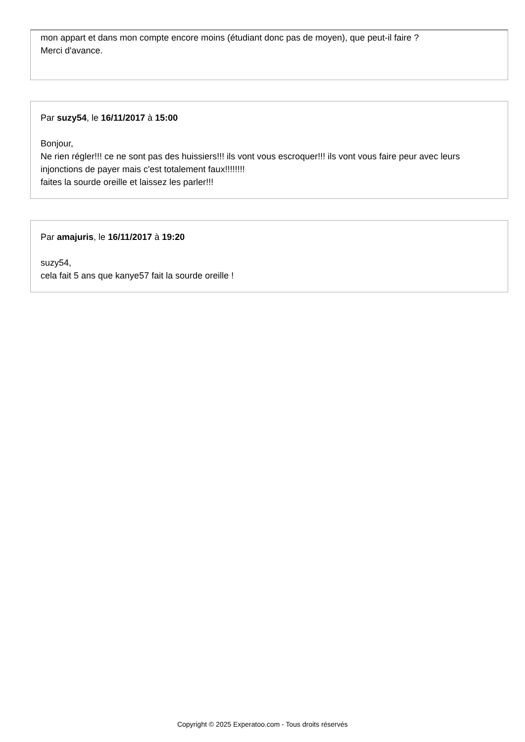mon appart et dans mon compte encore moins (étudiant donc pas de moyen), que peut-il faire ?
Merci d'avance.
Par suzy54, le 16/11/2017 à 15:00
Bonjour,
Ne rien régler!!! ce ne sont pas des huissiers!!! ils vont vous escroquer!!! ils vont vous faire peur avec leurs injonctions de payer mais c'est totalement faux!!!!!!!!
faites la sourde oreille et laissez les parler!!!
Par amajuris, le 16/11/2017 à 19:20
suzy54,
cela fait 5 ans que kanye57 fait la sourde oreille !
Copyright © 2025 Experatoo.com - Tous droits réservés